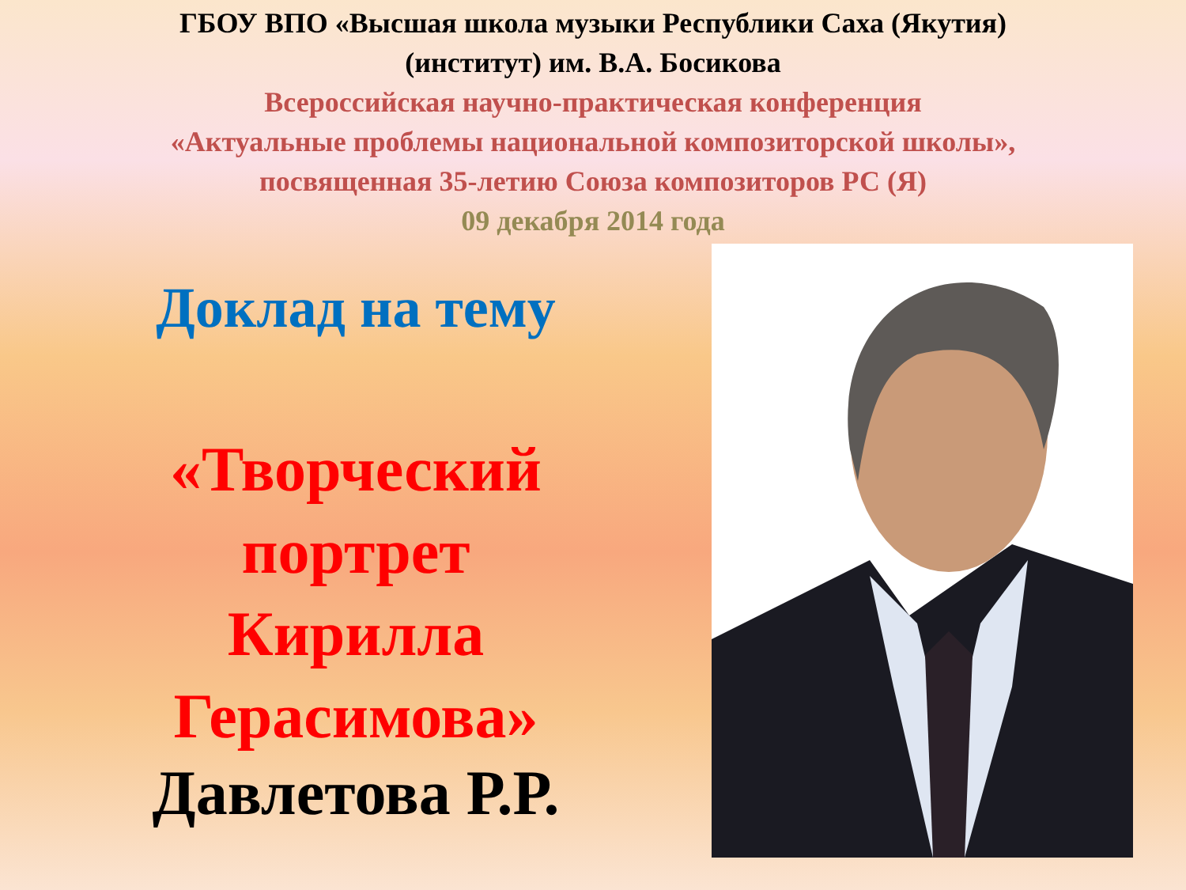ГБОУ ВПО «Высшая школа музыки Республики Саха (Якутия)
(институт) им. В.А. Босикова
Всероссийская научно-практическая конференция
«Актуальные проблемы национальной композиторской школы»,
посвященная 35-летию Союза композиторов РС (Я)
09 декабря 2014 года
Доклад на тему
«Творческий
портрет
Кирилла
Герасимова»
Давлетова Р.Р.